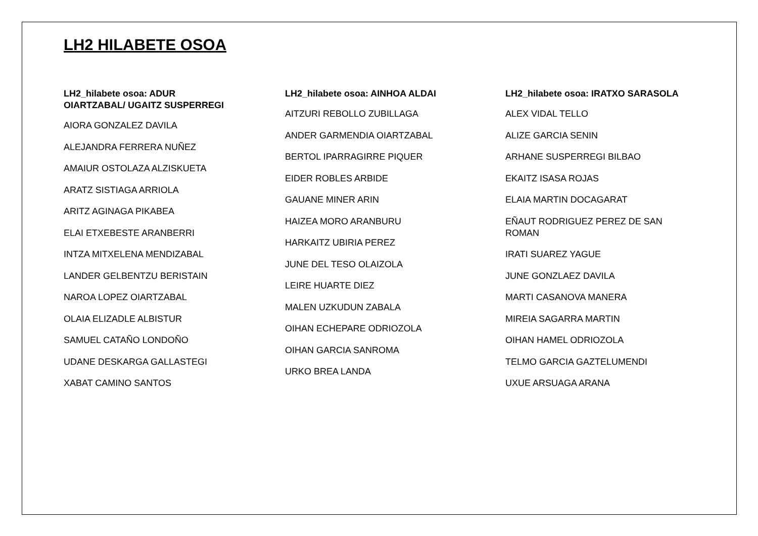LH2 HILABETE OSOA
LH2_hilabete osoa: ADUR
OIARTZABAL/ UGAITZ SUSPERREGI
AIORA GONZALEZ DAVILA
ALEJANDRA FERRERA NUÑEZ
AMAIUR OSTOLAZA ALZISKUETA
ARATZ SISTIAGA ARRIOLA
ARITZ AGINAGA PIKABEA
ELAI ETXEBESTE ARANBERRI
INTZA MITXELENA MENDIZABAL
LANDER GELBENTZU BERISTAIN
NAROA LOPEZ OIARTZABAL
OLAIA ELIZADLE ALBISTUR
SAMUEL CATAÑO LONDOÑO
UDANE DESKARGA GALLASTEGI
XABAT CAMINO SANTOS
LH2_hilabete osoa: AINHOA ALDAI
AITZURI REBOLLO ZUBILLAGA
ANDER GARMENDIA OIARTZABAL
BERTOL IPARRAGIRRE PIQUER
EIDER ROBLES ARBIDE
GAUANE MINER ARIN
HAIZEA MORO ARANBURU
HARKAITZ UBIRIA PEREZ
JUNE DEL TESO OLAIZOLA
LEIRE HUARTE DIEZ
MALEN UZKUDUN ZABALA
OIHAN ECHEPARE ODRIOZOLA
OIHAN GARCIA SANROMA
URKO BREA LANDA
LH2_hilabete osoa: IRATXO SARASOLA
ALEX VIDAL TELLO
ALIZE GARCIA SENIN
ARHANE SUSPERREGI BILBAO
EKAITZ ISASA ROJAS
ELAIA MARTIN DOCAGARAT
EÑAUT RODRIGUEZ PEREZ DE SAN
ROMAN
IRATI SUAREZ YAGUE
JUNE GONZLAEZ DAVILA
MARTI CASANOVA MANERA
MIREIA SAGARRA MARTIN
OIHAN HAMEL ODRIOZOLA
TELMO GARCIA GAZTELUMENDI
UXUE ARSUAGA ARANA